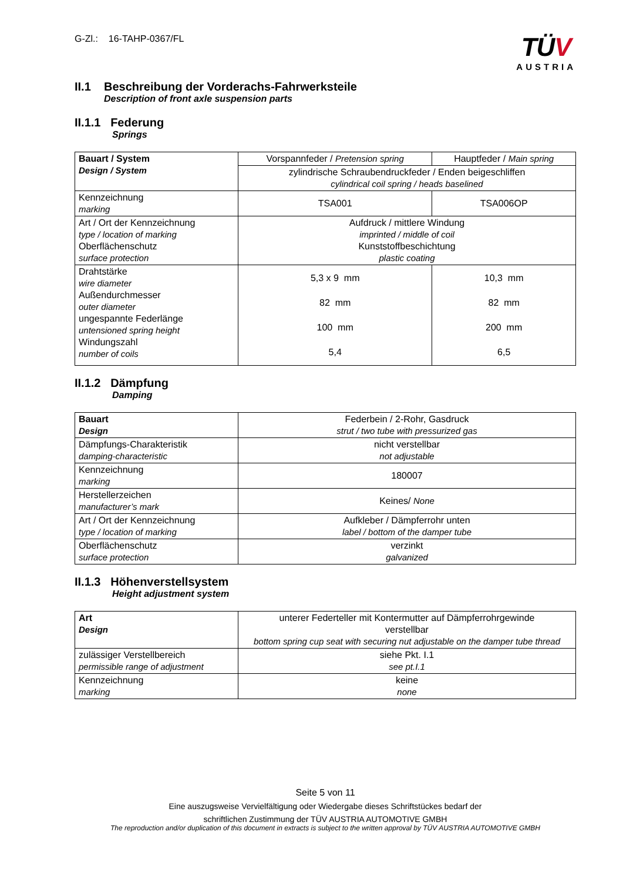G-Zl.: 16-TAHP-0367/FL
TÜV
AUSTRIA
II.1 Beschreibung der Vorderachs-Fahrwerksteile
Description of front axle suspension parts
II.1.1 Federung
Springs
| Bauart / System Design / System | Vorspannfeder / Pretension spring | Hauptfeder / Main spring |
| | zylindrische Schraubendruckfeder / Enden beigeschliffen cylindrical coil spring / heads baselined | |
| Kennzeichnung marking | TSA001 | TSA006OP |
| Art / Ort der Kennzeichnung type / location of marking Oberflächenschutz surface protection | Aufdruck / mittlere Windung imprinted / middle of coil Kunststoffbeschichtung plastic coating | |
| Drahtstärke wire diameter Außendurchmesser outer diameter ungespannte Federlänge untensioned spring height Windungszahl number of coils | 5,3 x 9 mm 82 mm 100 mm 5,4 | 10,3 mm 82 mm 200 mm 6,5 |
II.1.2 Dämpfung
Damping
| Bauart Design | Federbein / 2-Rohr, Gasdruck strut / two tube with pressurized gas |
| Dämpfungs-Charakteristik damping-characteristic | nicht verstellbar not adjustable |
| Kennzeichnung marking | 180007 |
| Herstellerzeichen manufacturer’s mark | Keines/ None |
| Art / Ort der Kennzeichnung type / location of marking | Aufkleber / Dämpferrohr unten label / bottom of the damper tube |
| Oberflächenschutz surface protection | verzinkt galvanized |
II.1.3 Höhenverstellsystem
Height adjustment system
| Art Design | unterer Federteller mit Kontermutter auf Dämpferrohrgewinde verstellbar bottom spring cup seat with securing nut adjustable on the damper tube thread |
| zulässiger Verstellbereich permissible range of adjustment | siehe Pkt. I.1 see pt.I.1 |
| Kennzeichnung marking | keine none |
Seite 5 von 11
Eine auszugsweise Vervielfältigung oder Wiedergabe dieses Schriftstückes bedarf der
schriftlichen Zustimmung der TÜV AUSTRIA AUTOMOTIVE GMBH
The reproduction and/or duplication of this document in extracts is subject to the written approval by TÜV AUSTRIA AUTOMOTIVE GMBH